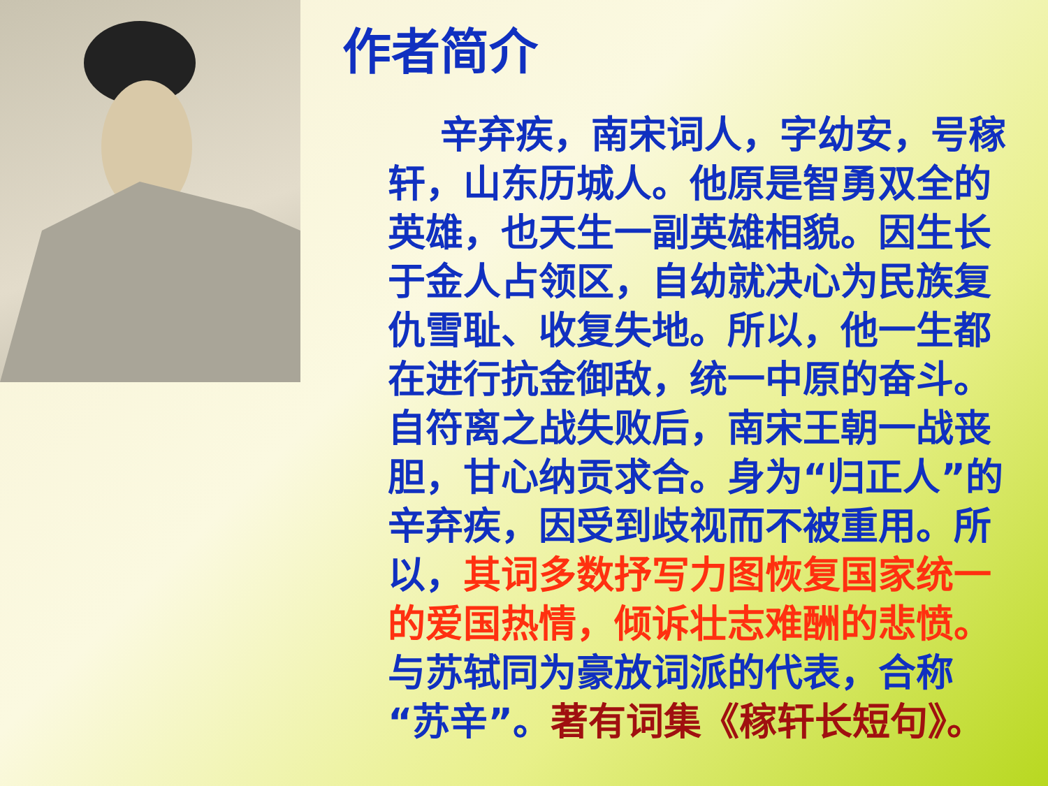作者简介
辛弃疾，南宋词人，字幼安，号稼轩，山东历城人。他原是智勇双全的英雄，也天生一副英雄相貌。因生长于金人占领区，自幼就决心为民族复仇雪耻、收复失地。所以，他一生都在进行抗金御敌，统一中原的奋斗。自符离之战失败后，南宋王朝一战丧胆，甘心纳贡求合。身为“归正人”的辛弃疾，因受到歧视而不被重用。所以，其词多数抒写力图恢复国家统一的爱国热情，倾诉壮志难酬的悲愤。与苏轼同为豪放词派的代表，合称“苏辛”。著有词集《稼轩长短句》。